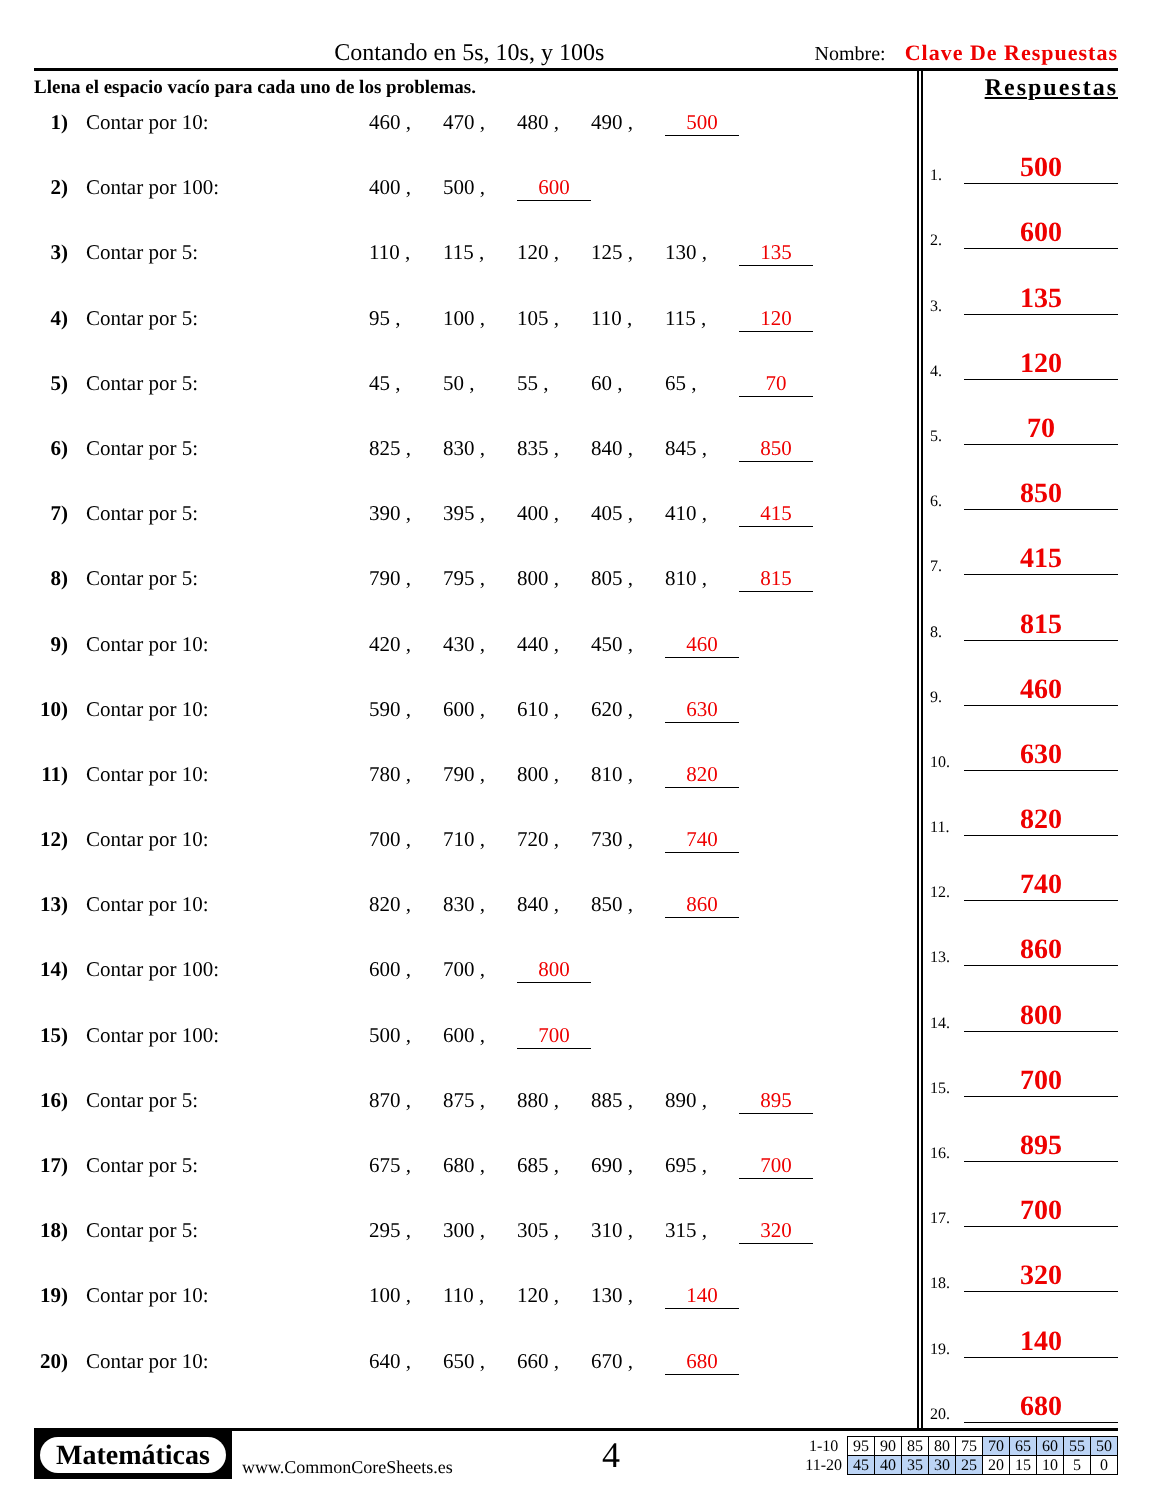Contando en 5s, 10s, y 100s
Nombre: Clave De Respuestas
Llena el espacio vacío para cada uno de los problemas.
1) Contar por 10: 460 , 470 , 480 , 490 , 500
2) Contar por 100: 400 , 500 , 600
3) Contar por 5: 110 , 115 , 120 , 125 , 130 , 135
4) Contar por 5: 95 , 100 , 105 , 110 , 115 , 120
5) Contar por 5: 45 , 50 , 55 , 60 , 65 , 70
6) Contar por 5: 825 , 830 , 835 , 840 , 845 , 850
7) Contar por 5: 390 , 395 , 400 , 405 , 410 , 415
8) Contar por 5: 790 , 795 , 800 , 805 , 810 , 815
9) Contar por 10: 420 , 430 , 440 , 450 , 460
10) Contar por 10: 590 , 600 , 610 , 620 , 630
11) Contar por 10: 780 , 790 , 800 , 810 , 820
12) Contar por 10: 700 , 710 , 720 , 730 , 740
13) Contar por 10: 820 , 830 , 840 , 850 , 860
14) Contar por 100: 600 , 700 , 800
15) Contar por 100: 500 , 600 , 700
16) Contar por 5: 870 , 875 , 880 , 885 , 890 , 895
17) Contar por 5: 675 , 680 , 685 , 690 , 695 , 700
18) Contar por 5: 295 , 300 , 305 , 310 , 315 , 320
19) Contar por 10: 100 , 110 , 120 , 130 , 140
20) Contar por 10: 640 , 650 , 660 , 670 , 680
Respuestas
1. 500
2. 600
3. 135
4. 120
5. 70
6. 850
7. 415
8. 815
9. 460
10. 630
11. 820
12. 740
13. 860
14. 800
15. 700
16. 895
17. 700
18. 320
19. 140
20. 680
Matemáticas
www.CommonCoreSheets.es
4
| 1-10 | 95 | 90 | 85 | 80 | 75 | 70 | 65 | 60 | 55 | 50 |
| 11-20 | 45 | 40 | 35 | 30 | 25 | 20 | 15 | 10 | 5 | 0 |